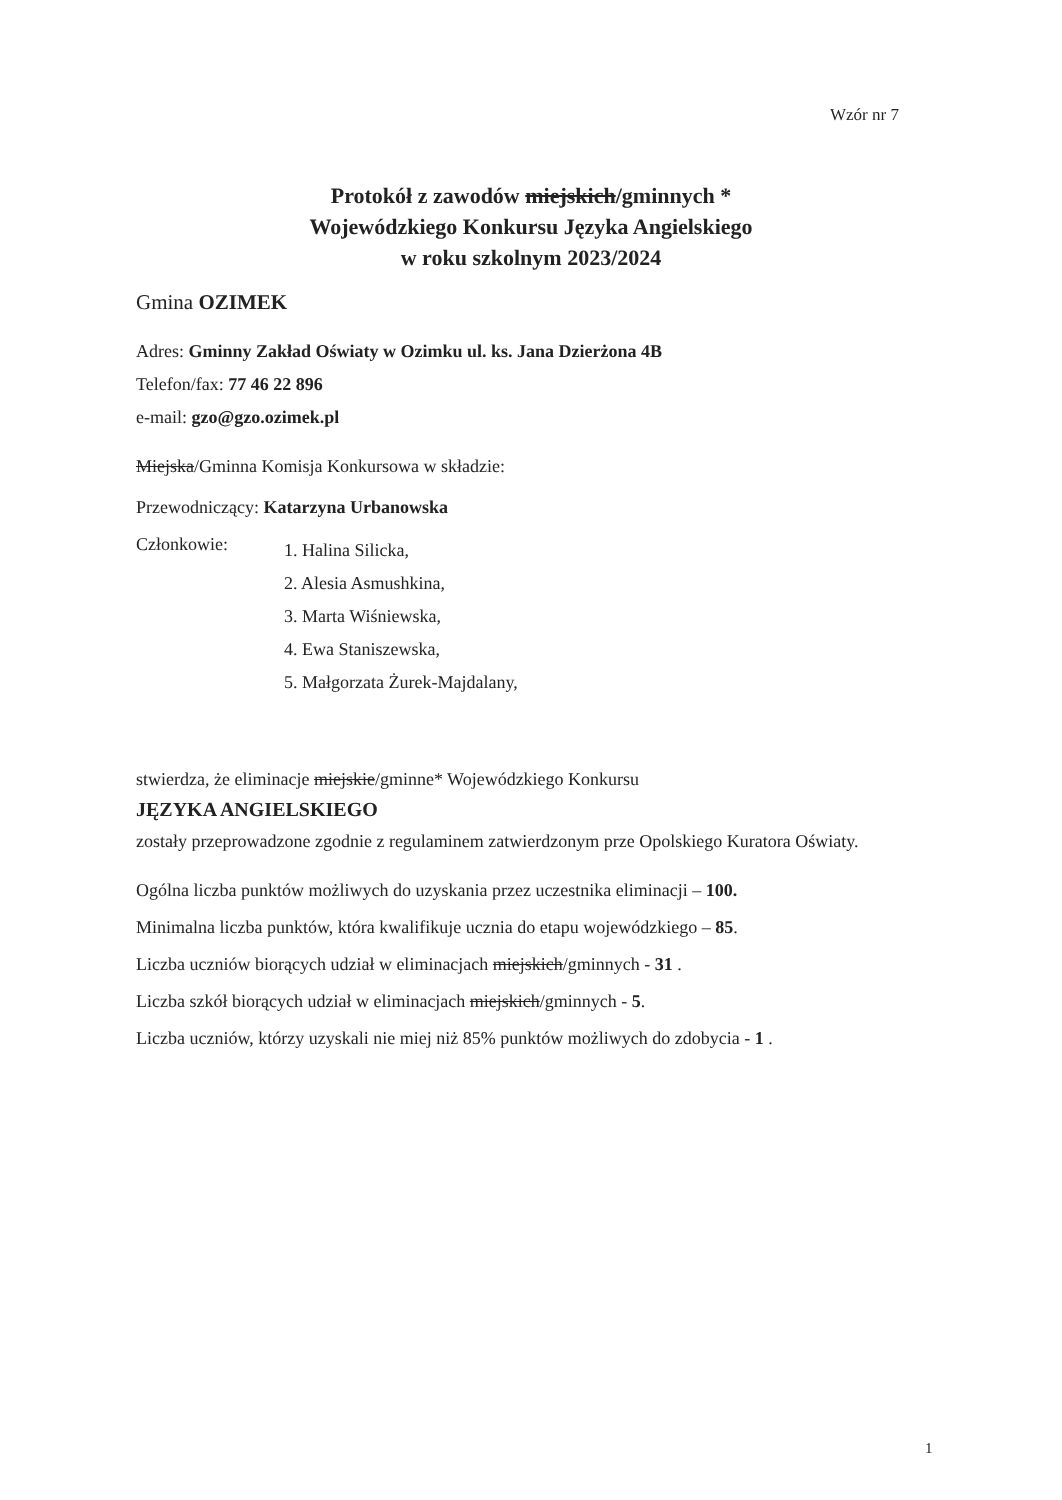Wzór nr 7
Protokół z zawodów miejskich/gminnych *
Wojewódzkiego Konkursu Języka Angielskiego
w roku szkolnym 2023/2024
Gmina OZIMEK
Adres: Gminny Zakład Oświaty w Ozimku ul. ks. Jana Dzierżona 4B
Telefon/fax: 77 46 22 896
e-mail: gzo@gzo.ozimek.pl
Miejska/Gminna Komisja Konkursowa w składzie:
Przewodniczący: Katarzyna Urbanowska
Członkowie:
1. Halina Silicka,
2. Alesia Asmushkina,
3. Marta Wiśniewska,
4. Ewa Staniszewska,
5. Małgorzata Żurek-Majdalany,
stwierdza, że eliminacje miejskie/gminne* Wojewódzkiego Konkursu
JĘZYKA ANGIELSKIEGO
zostały przeprowadzone zgodnie z regulaminem zatwierdzonym prze Opolskiego Kuratora Oświaty.
Ogólna liczba punktów możliwych do uzyskania przez uczestnika eliminacji – 100.
Minimalna liczba punktów, która kwalifikuje ucznia do etapu wojewódzkiego – 85.
Liczba uczniów biorących udział w eliminacjach miejskich/gminnych - 31 .
Liczba szkół biorących udział w eliminacjach miejskich/gminnych - 5.
Liczba uczniów, którzy uzyskali nie miej niż 85% punktów możliwych do zdobycia - 1 .
1